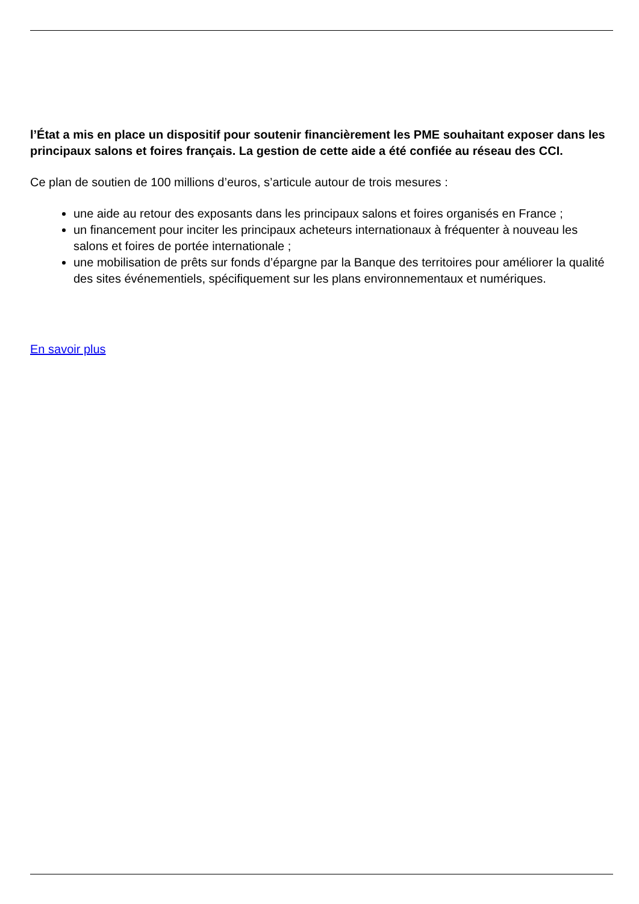l’État a mis en place un dispositif pour soutenir financièrement les PME souhaitant exposer dans les principaux salons et foires français. La gestion de cette aide a été confiée au réseau des CCI.
Ce plan de soutien de 100 millions d’euros, s’articule autour de trois mesures :
une aide au retour des exposants dans les principaux salons et foires organisés en France ;
un financement pour inciter les principaux acheteurs internationaux à fréquenter à nouveau les salons et foires de portée internationale ;
une mobilisation de prêts sur fonds d’épargne par la Banque des territoires pour améliorer la qualité des sites événementiels, spécifiquement sur les plans environnementaux et numériques.
En savoir plus